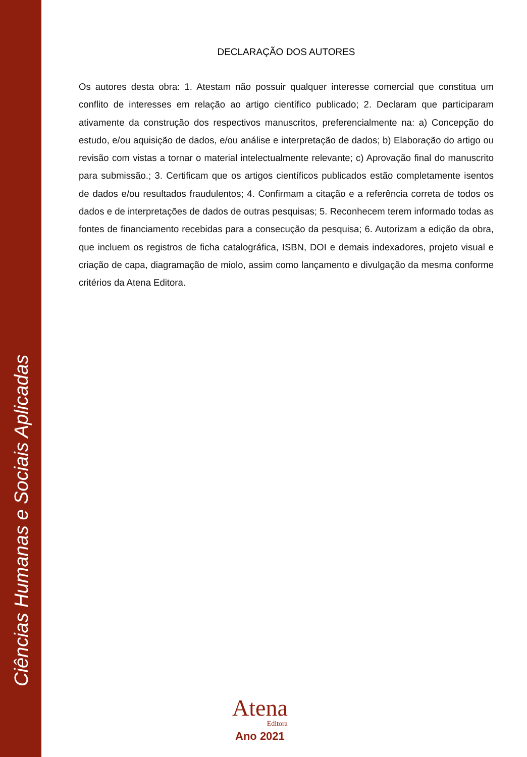Ciências Humanas e Sociais Aplicadas
DECLARAÇÃO DOS AUTORES
Os autores desta obra: 1. Atestam não possuir qualquer interesse comercial que constitua um conflito de interesses em relação ao artigo científico publicado; 2. Declaram que participaram ativamente da construção dos respectivos manuscritos, preferencialmente na: a) Concepção do estudo, e/ou aquisição de dados, e/ou análise e interpretação de dados; b) Elaboração do artigo ou revisão com vistas a tornar o material intelectualmente relevante; c) Aprovação final do manuscrito para submissão.; 3. Certificam que os artigos científicos publicados estão completamente isentos de dados e/ou resultados fraudulentos; 4. Confirmam a citação e a referência correta de todos os dados e de interpretações de dados de outras pesquisas; 5. Reconhecem terem informado todas as fontes de financiamento recebidas para a consecução da pesquisa; 6. Autorizam a edição da obra, que incluem os registros de ficha catalográfica, ISBN, DOI e demais indexadores, projeto visual e criação de capa, diagramação de miolo, assim como lançamento e divulgação da mesma conforme critérios da Atena Editora.
Atena
Editora
Ano 2021